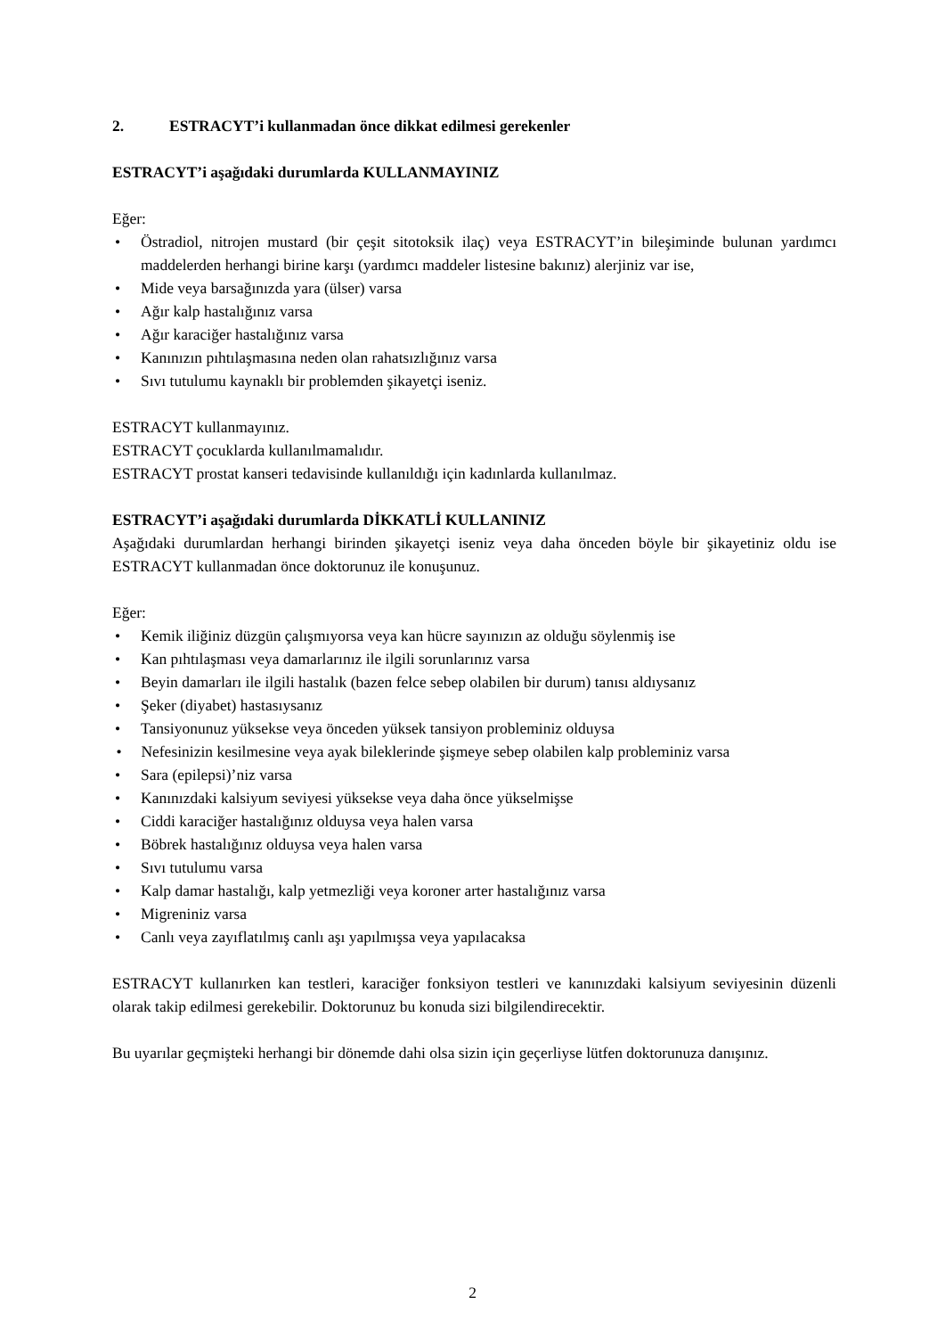2. ESTRACYT’i kullanmadan önce dikkat edilmesi gerekenler
ESTRACYT’i aşağıdaki durumlarda KULLANMAYINIZ
Eğer:
• Östradiol, nitrojen mustard (bir çeşit sitotoksik ilaç) veya ESTRACYT’in bileşiminde bulunan yardımcı maddelerden herhangi birine karşı (yardımcı maddeler listesine bakınız) alerjiniz var ise,
• Mide veya barsağınızda yara (ülser) varsa
• Ağır kalp hastalığınız varsa
• Ağır karaciğer hastalığınız varsa
• Kanınızın pıhtılaşmasına neden olan rahatsızlığınız varsa
• Sıvı tutulumu kaynaklı bir problemden şikayetçi iseniz.
ESTRACYT kullanmayınız.
ESTRACYT çocuklarda kullanılmamalıdır.
ESTRACYT prostat kanseri tedavisinde kullanıldığı için kadınlarda kullanılmaz.
ESTRACYT’i aşağıdaki durumlarda DİKKATLİ KULLANINIZ
Aşağıdaki durumlardan herhangi birinden şikayetçi iseniz veya daha önceden böyle bir şikayetiniz oldu ise ESTRACYT kullanmadan önce doktorunuz ile konuşunuz.
Eğer:
• Kemik iliğiniz düzgün çalışmıyorsa veya kan hücre sayınızın az olduğu söylenmiş ise
• Kan pıhtılaşması veya damarlarınız ile ilgili sorunlarınız varsa
• Beyin damarları ile ilgili hastalık (bazen felce sebep olabilen bir durum) tanısı aldıysanız
• Şeker (diyabet) hastasıysanız
• Tansiyonunuz yüksekse veya önceden yüksek tansiyon probleminiz olduysa
• Nefesinizin kesilmesine veya ayak bileklerinde şişmeye sebep olabilen kalp probleminiz varsa
• Sara (epilepsi)’niz varsa
• Kanınızdaki kalsiyum seviyesi yüksekse veya daha önce yükselmişse
• Ciddi karaciğer hastalığınız olduysa veya halen varsa
• Böbrek hastalığınız olduysa veya halen varsa
• Sıvı tutulumu varsa
• Kalp damar hastalığı, kalp yetmezliği veya koroner arter hastalığınız varsa
• Migreniniz varsa
• Canlı veya zayıflatılmış canlı aşı yapılmışsa veya yapılacaksa
ESTRACYT kullanırken kan testleri, karaciğer fonksiyon testleri ve kanınızdaki kalsiyum seviyesinin düzenli olarak takip edilmesi gerekebilir. Doktorunuz bu konuda sizi bilgilendirecektir.
Bu uyarılar geçmişteki herhangi bir dönemde dahi olsa sizin için geçerliyse lütfen doktorunuza danışınız.
2